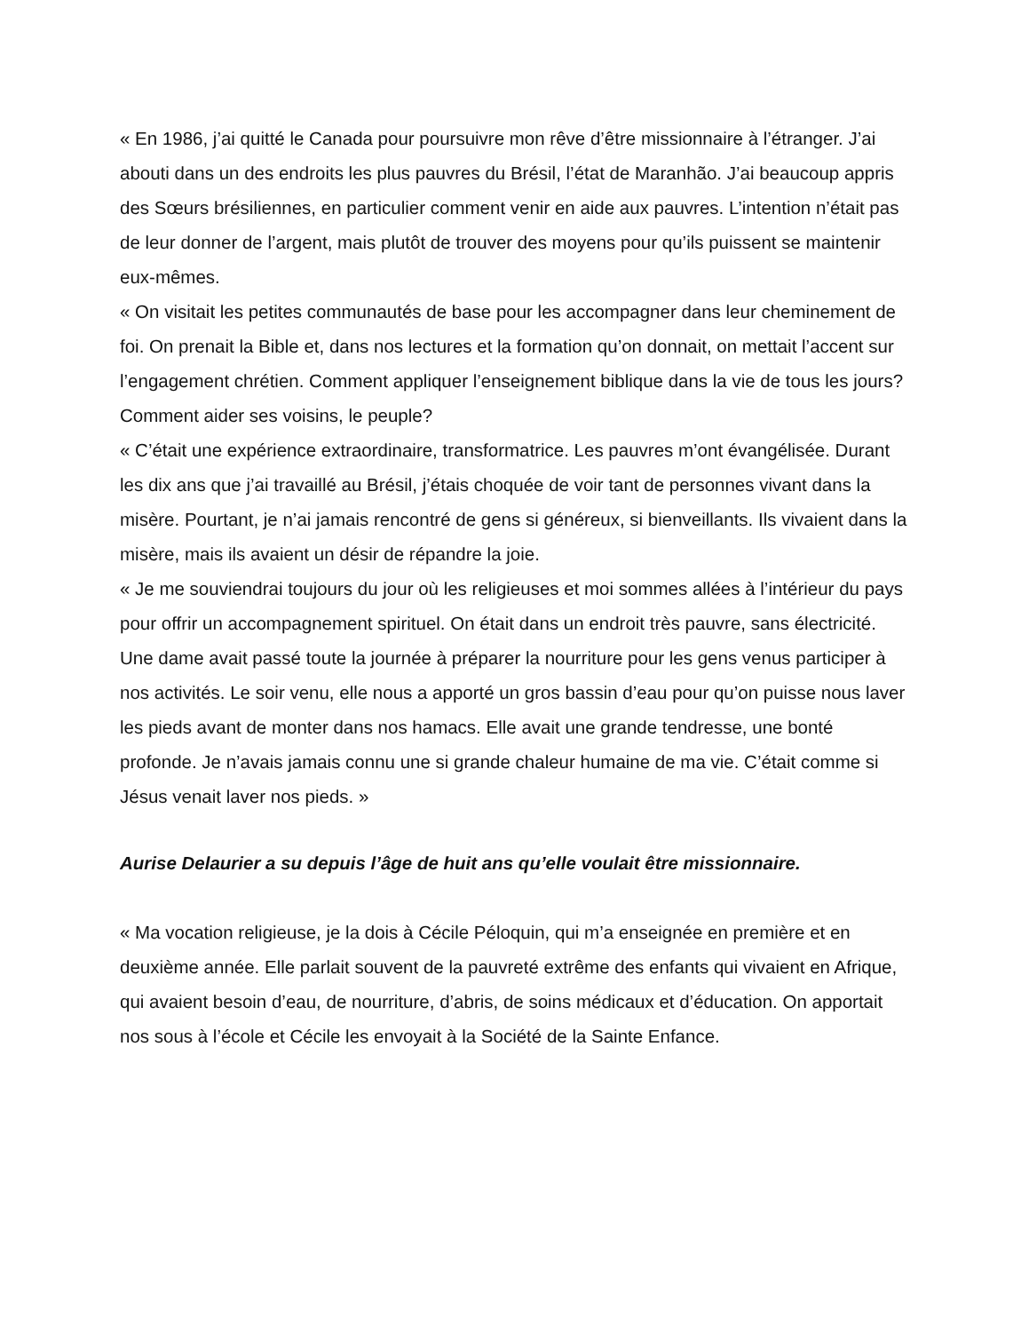« En 1986, j’ai quitté le Canada pour poursuivre mon rêve d’être missionnaire à l’étranger. J’ai abouti dans un des endroits les plus pauvres du Brésil, l’état de Maranhão. J’ai beaucoup appris des Sœurs brésiliennes, en particulier comment venir en aide aux pauvres. L’intention n’était pas de leur donner de l’argent, mais plutôt de trouver des moyens pour qu’ils puissent se maintenir eux-mêmes.
« On visitait les petites communautés de base pour les accompagner dans leur cheminement de foi. On prenait la Bible et, dans nos lectures et la formation qu’on donnait, on mettait l’accent sur l’engagement chrétien. Comment appliquer l’enseignement biblique dans la vie de tous les jours? Comment aider ses voisins, le peuple?
« C’était une expérience extraordinaire, transformatrice. Les pauvres m’ont évangélisée. Durant les dix ans que j’ai travaillé au Brésil, j’étais choquée de voir tant de personnes vivant dans la misère. Pourtant, je n’ai jamais rencontré de gens si généreux, si bienveillants. Ils vivaient dans la misère, mais ils avaient un désir de répandre la joie.
« Je me souviendrai toujours du jour où les religieuses et moi sommes allées à l’intérieur du pays pour offrir un accompagnement spirituel. On était dans un endroit très pauvre, sans électricité. Une dame avait passé toute la journée à préparer la nourriture pour les gens venus participer à nos activités. Le soir venu, elle nous a apporté un gros bassin d’eau pour qu’on puisse nous laver les pieds avant de monter dans nos hamacs. Elle avait une grande tendresse, une bonté profonde. Je n’avais jamais connu une si grande chaleur humaine de ma vie. C’était comme si Jésus venait laver nos pieds. »
Aurise Delaurier a su depuis l’âge de huit ans qu’elle voulait être missionnaire.
« Ma vocation religieuse, je la dois à Cécile Péloquin, qui m’a enseignée en première et en deuxième année. Elle parlait souvent de la pauvreté extrême des enfants qui vivaient en Afrique, qui avaient besoin d’eau, de nourriture, d’abris, de soins médicaux et d’éducation. On apportait nos sous à l’école et Cécile les envoyait à la Société de la Sainte Enfance.